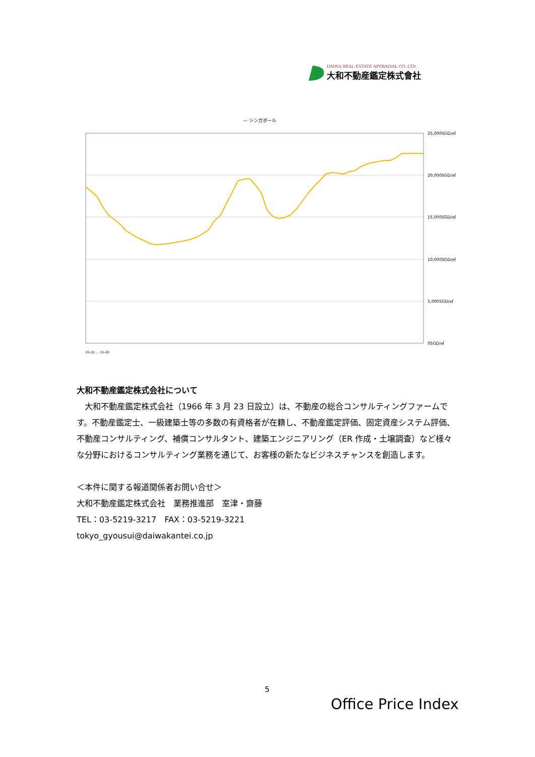DAIWA REAL ESTATE APPRAISAL CO.,LTD.
大和不動産鑑定株式會社
— シンガポール
25,000SGD/㎡
20,000SGD/㎡
15,000SGD/㎡
10,000SGD/㎡
5,000SGD/㎡
0SGD/㎡
01-Q1 … 15-Q3
大和不動産鑑定株式会社について
　大和不動産鑑定株式会社（1966 年 3 月 23 日設立）は、不動産の総合コンサルティングファームです。不動産鑑定士、一級建築士等の多数の有資格者が在籍し、不動産鑑定評価、固定資産システム評価、不動産コンサルティング、補償コンサルタント、建築エンジニアリング（ER 作成・土壌調査）など様々な分野におけるコンサルティング業務を通じて、お客様の新たなビジネスチャンスを創造します。
＜本件に関する報道関係者お問い合せ＞
大和不動産鑑定株式会社　業務推進部　室津・齋藤
TEL：03-5219-3217　FAX：03-5219-3221
tokyo_gyousui@daiwakantei.co.jp
5
Office Price Index